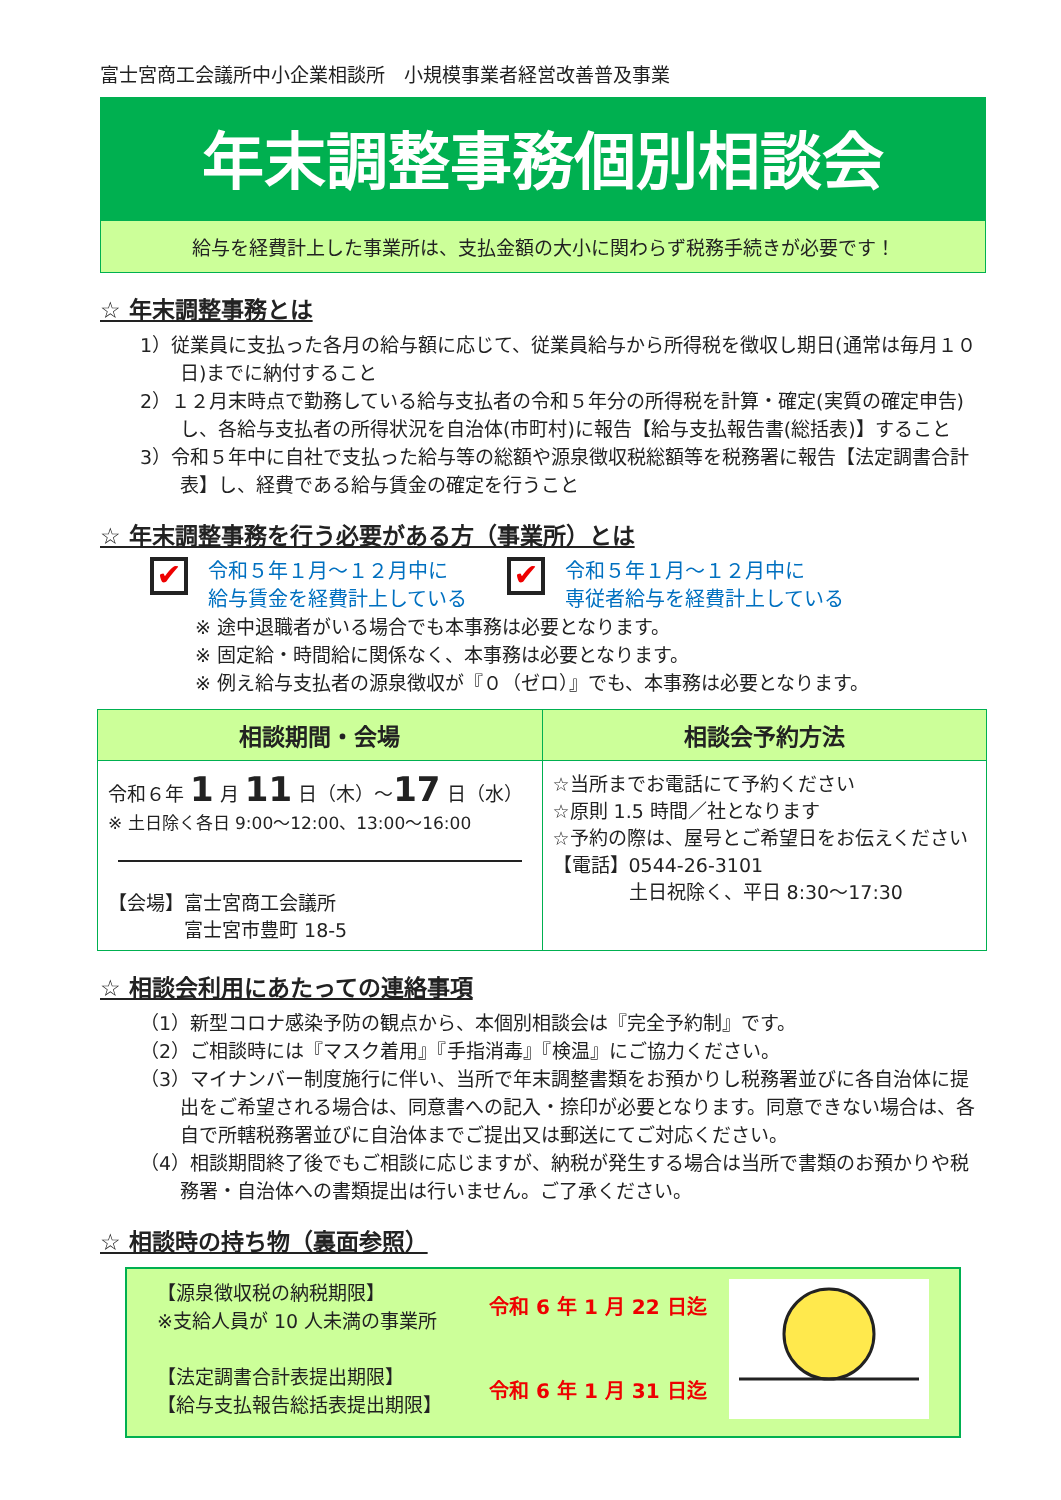富士宮商工会議所中小企業相談所　小規模事業者経営改善普及事業
年末調整事務個別相談会
給与を経費計上した事業所は、支払金額の大小に関わらず税務手続きが必要です！
☆ 年末調整事務とは
1）従業員に支払った各月の給与額に応じて、従業員給与から所得税を徴収し期日(通常は毎月１０日)までに納付すること
2）１２月末時点で勤務している給与支払者の令和５年分の所得税を計算・確定(実質の確定申告)し、各給与支払者の所得状況を自治体(市町村)に報告【給与支払報告書(総括表)】すること
3）令和５年中に自社で支払った給与等の総額や源泉徴収税総額等を税務署に報告【法定調書合計表】し、経費である給与賃金の確定を行うこと
☆ 年末調整事務を行う必要がある方（事業所）とは
✔ 令和５年１月～１２月中に
給与賃金を経費計上している
✔ 令和５年１月～１２月中に
専従者給与を経費計上している
※ 途中退職者がいる場合でも本事務は必要となります。
※ 固定給・時間給に関係なく、本事務は必要となります。
※ 例え給与支払者の源泉徴収が『０（ゼロ）』でも、本事務は必要となります。
| 相談期間・会場 | 相談会予約方法 |
| --- | --- |
| 令和６年 1 月 11 日（木）～ 17 日（水） ※ 土日除く各日 9:00～12:00、13:00～16:00 【会場】富士宮商工会議所 富士宮市豊町 18-5 | ☆当所までお電話にて予約ください ☆原則 1.5 時間／社となります ☆予約の際は、屋号とご希望日をお伝えください 【電話】0544-26-3101 土日祝除く、平日 8:30～17:30 |
☆ 相談会利用にあたっての連絡事項
（1）新型コロナ感染予防の観点から、本個別相談会は『完全予約制』です。
（2）ご相談時には『マスク着用』『手指消毒』『検温』にご協力ください。
（3）マイナンバー制度施行に伴い、当所で年末調整書類をお預かりし税務署並びに各自治体に提出をご希望される場合は、同意書への記入・捺印が必要となります。同意できない場合は、各自で所轄税務署並びに自治体までご提出又は郵送にてご対応ください。
（4）相談期間終了後でもご相談に応じますが、納税が発生する場合は当所で書類のお預かりや税務署・自治体への書類提出は行いません。ご了承ください。
☆ 相談時の持ち物（裏面参照）
【源泉徴収税の納税期限】
※支給人員が 10 人未満の事業所
【法定調書合計表提出期限】
【給与支払報告総括表提出期限】
令和 6 年 1 月 22 日迄
令和 6 年 1 月 31 日迄